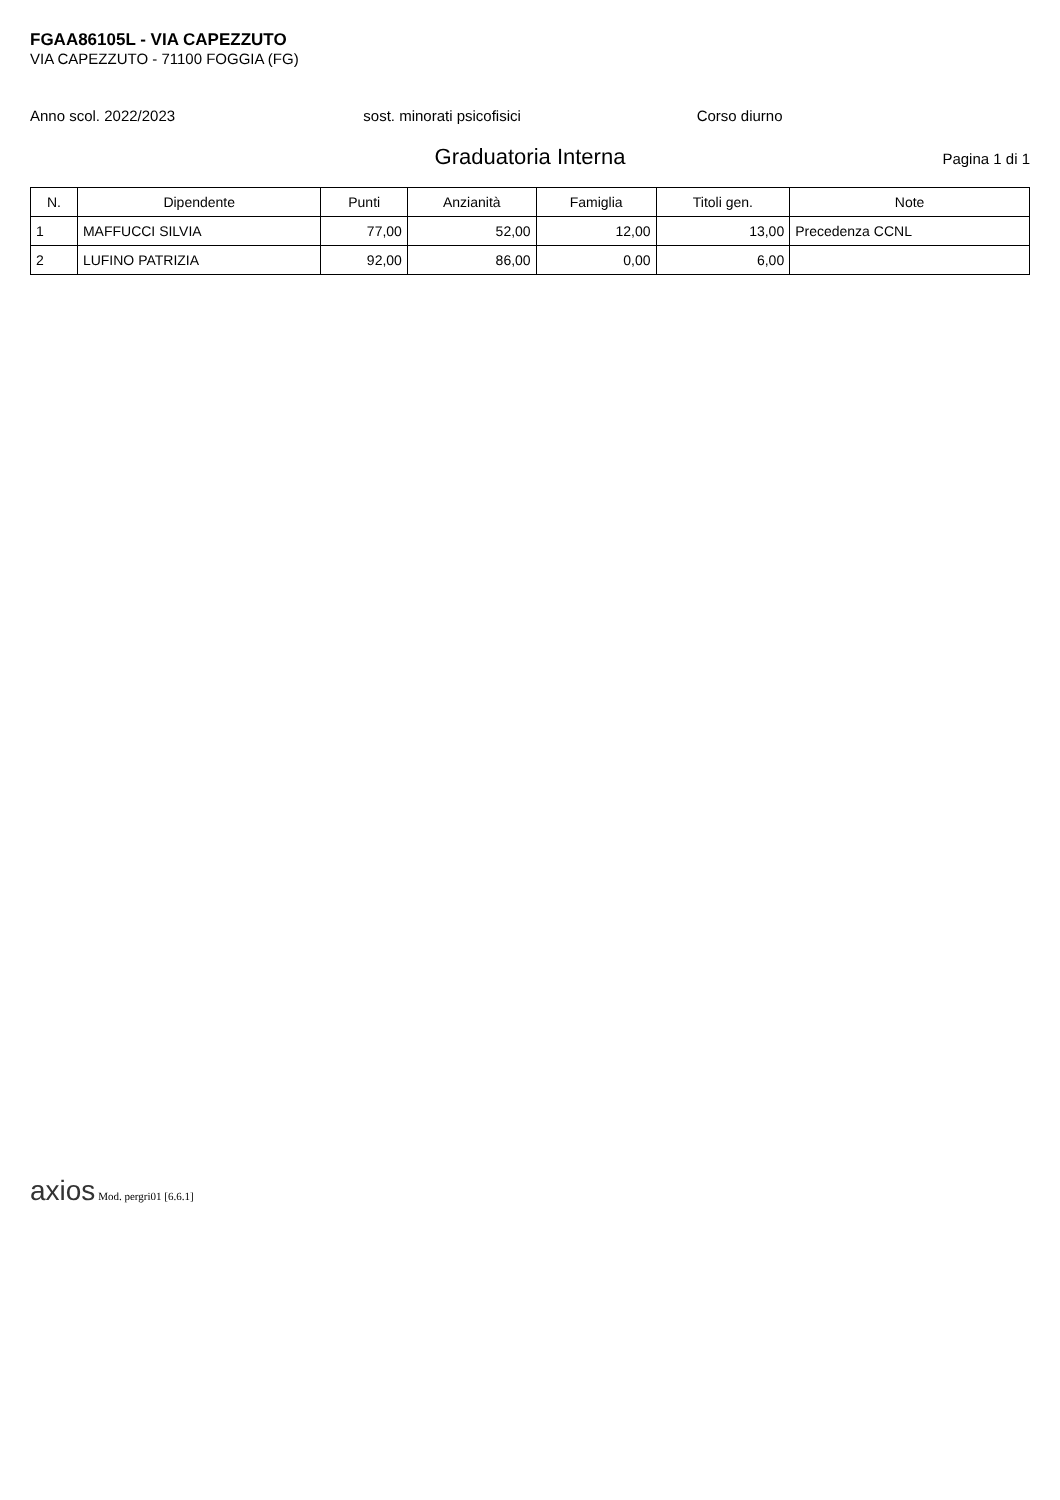FGAA86105L - VIA CAPEZZUTO
VIA CAPEZZUTO - 71100 FOGGIA (FG)
Anno scol. 2022/2023 sost. minorati psicofisici Corso diurno
Graduatoria Interna
Pagina 1 di 1
| N. | Dipendente | Punti | Anzianità | Famiglia | Titoli gen. | Note |
| --- | --- | --- | --- | --- | --- | --- |
| 1 | MAFFUCCI SILVIA | 77,00 | 52,00 | 12,00 | 13,00 | Precedenza CCNL |
| 2 | LUFINO PATRIZIA | 92,00 | 86,00 | 0,00 | 6,00 | |
axios Mod. pergri01 [6.6.1]